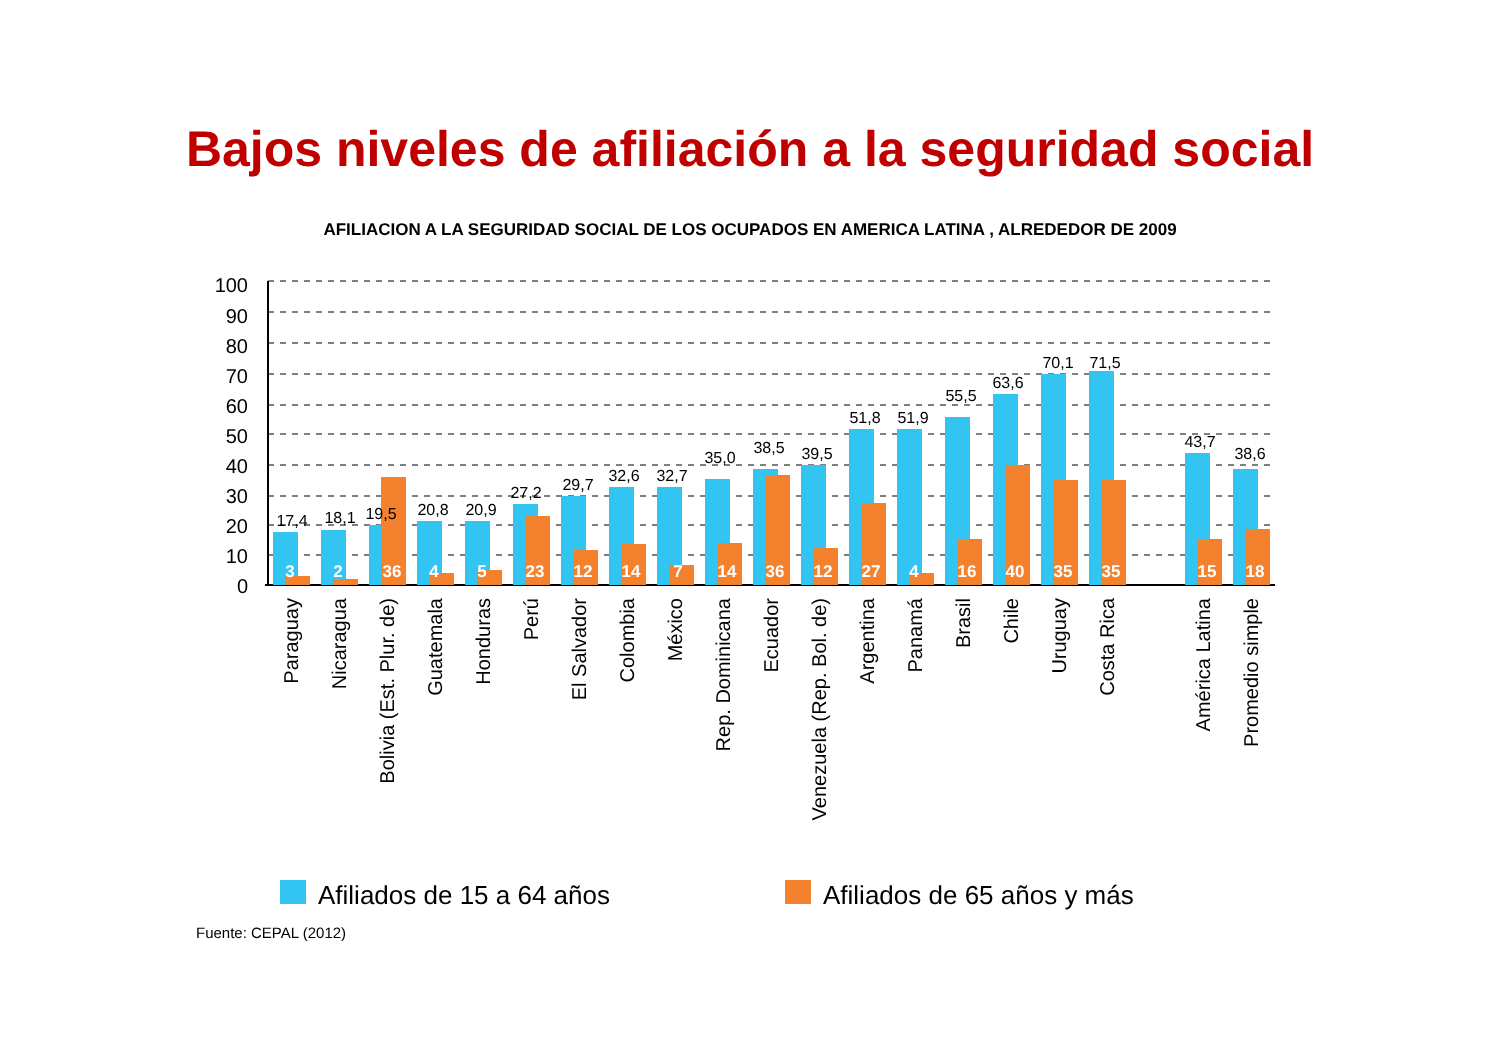Bajos niveles de afiliación a la seguridad social
AFILIACION A LA SEGURIDAD SOCIAL DE LOS OCUPADOS EN AMERICA LATINA , ALREDEDOR DE 2009
100
90
80
70
60
50
40
30
20
10
0
17,4
18,1
19,5
20,8
20,9
27,2
29,7
32,6
32,7
35,0
38,5
39,5
51,8
51,9
55,5
63,6
70,1
71,5
43,7
38,6
3
2
36
4
5
23
12
14
7
14
36
12
27
4
16
40
35
35
15
18
Paraguay
Nicaragua
Bolivia (Est. Plur. de)
Guatemala
Honduras
Perú
El Salvador
Colombia
México
Rep. Dominicana
Ecuador
Venezuela (Rep. Bol. de)
Argentina
Panamá
Brasil
Chile
Uruguay
Costa Rica
América Latina
Promedio simple
Afiliados de 15 a 64 años
Afiliados de 65 años y más
Fuente: CEPAL (2012)